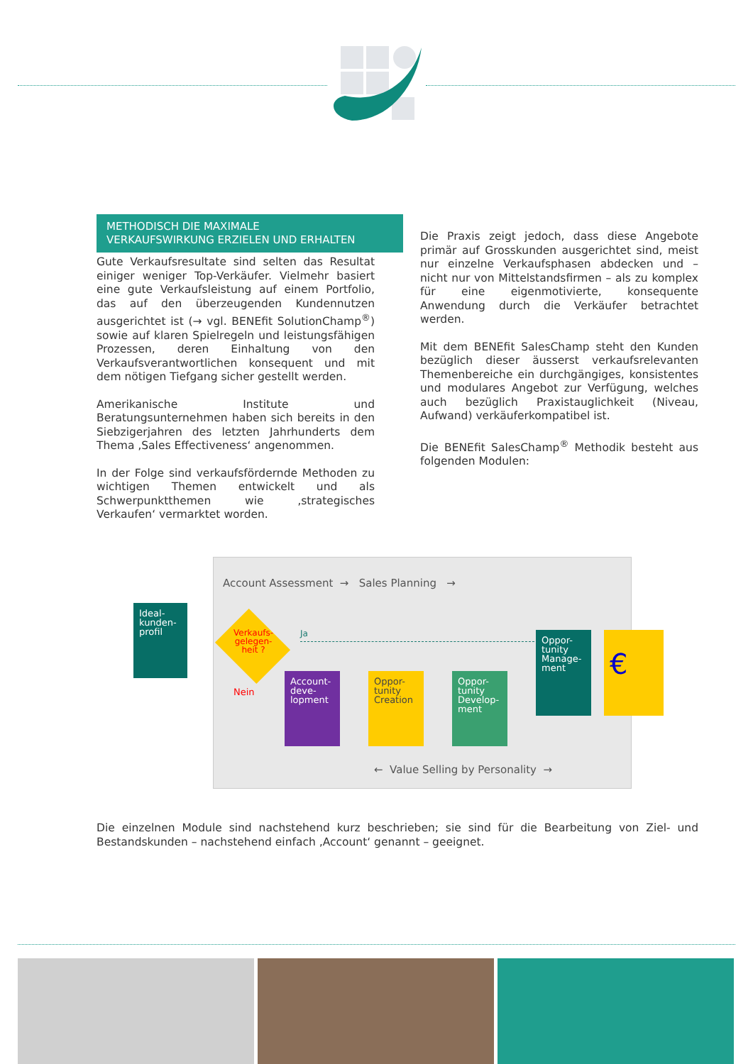METHODISCH DIE MAXIMALE
VERKAUFSWIRKUNG ERZIELEN UND ERHALTEN
Gute Verkaufsresultate sind selten das Resultat einiger weniger Top-Verkäufer. Vielmehr basiert eine gute Verkaufsleistung auf einem Portfolio, das auf den überzeugenden Kundennutzen ausgerichtet ist (→ vgl. BENEfit SolutionChamp<sup>®</sup>) sowie auf klaren Spielregeln und leistungsfähigen Prozessen, deren Einhaltung von den Verkaufsverantwortlichen konsequent und mit dem nötigen Tiefgang sicher gestellt werden.
Amerikanische Institute und Beratungsunternehmen haben sich bereits in den Siebzigerjahren des letzten Jahrhunderts dem Thema ‚Sales Effectiveness‘ angenommen.
In der Folge sind verkaufsfördernde Methoden zu wichtigen Themen entwickelt und als Schwerpunktthemen wie ‚strategisches Verkaufen‘ vermarktet worden.
Die Praxis zeigt jedoch, dass diese Angebote primär auf Grosskunden ausgerichtet sind, meist nur einzelne Verkaufsphasen abdecken und – nicht nur von Mittelstandsfirmen – als zu komplex für eine eigenmotivierte, konsequente Anwendung durch die Verkäufer betrachtet werden.
Mit dem BENEfit SalesChamp steht den Kunden bezüglich dieser äusserst verkaufsrelevanten Themenbereiche ein durchgängiges, konsistentes und modulares Angebot zur Verfügung, welches auch bezüglich Praxistauglichkeit (Niveau, Aufwand) verkäuferkompatibel ist.
Die BENEfit SalesChamp<sup>®</sup> Methodik besteht aus folgenden Modulen:
Account Assessment → Sales Planning →
← Value Selling by Personality →
Ja
Nein
Verkaufs-
gelegen-
heit ?
Account-
deve-
lopment
Oppor-
tunity
Creation
Oppor-
tunity
Develop-
ment
Oppor-
tunity
Manage-
ment
€
Ideal-
kunden-
profil
Die einzelnen Module sind nachstehend kurz beschrieben; sie sind für die Bearbeitung von Ziel- und Bestandskunden – nachstehend einfach ‚Account‘ genannt – geeignet.